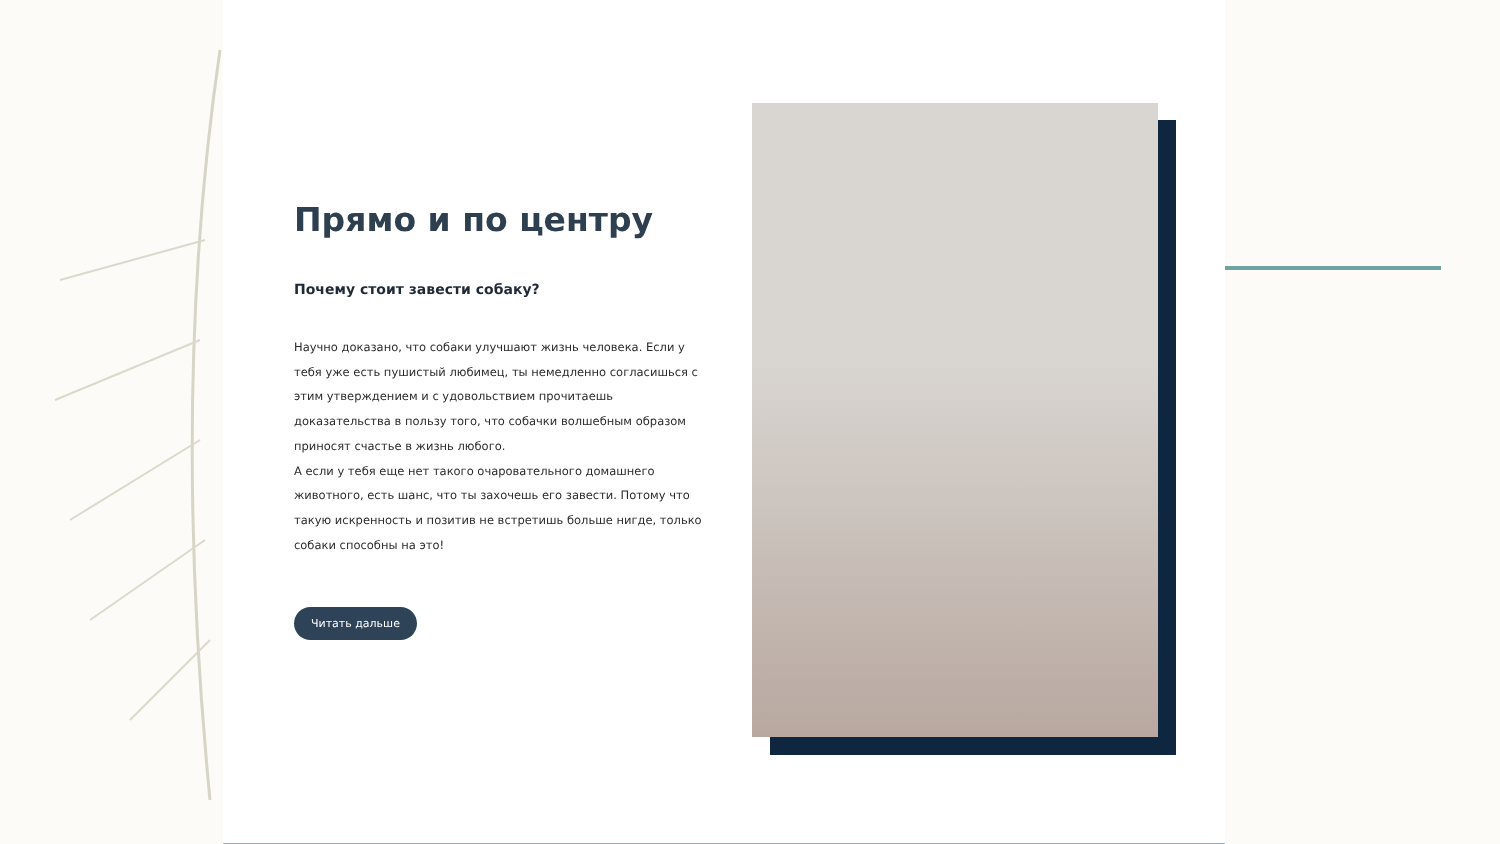Прямо и по центру
Почему стоит завести собаку?
Научно доказано, что собаки улучшают жизнь человека. Если у тебя уже есть пушистый любимец, ты немедленно согласишься с этим утверждением и с удовольствием прочитаешь доказательства в пользу того, что собачки волшебным образом приносят счастье в жизнь любого.
А если у тебя еще нет такого очаровательного домашнего животного, есть шанс, что ты захочешь его завести. Потому что такую искренность и позитив не встретишь больше нигде, только собаки способны на это!
Читать дальше